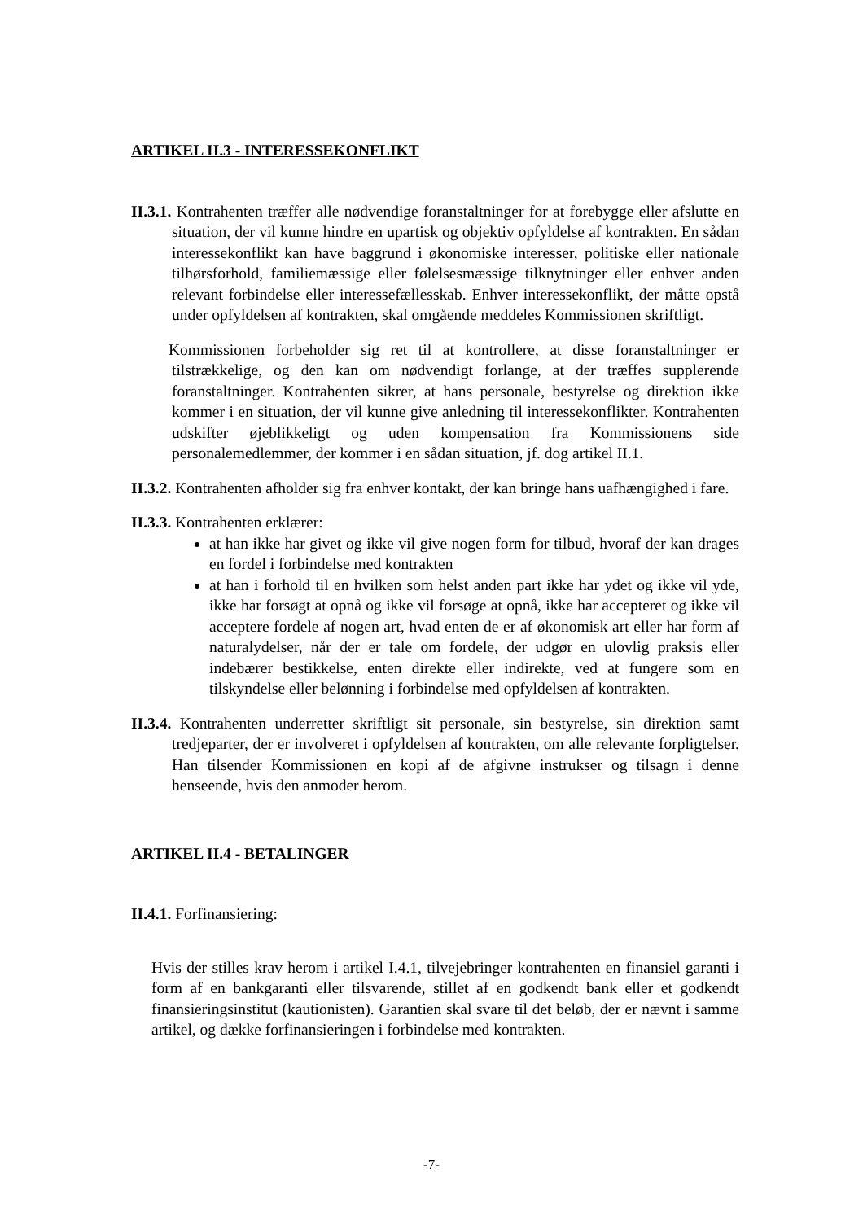ARTIKEL II.3 - INTERESSEKONFLIKT
II.3.1. Kontrahenten træffer alle nødvendige foranstaltninger for at forebygge eller afslutte en situation, der vil kunne hindre en upartisk og objektiv opfyldelse af kontrakten. En sådan interessekonflikt kan have baggrund i økonomiske interesser, politiske eller nationale tilhørsforhold, familiemæssige eller følelsesmæssige tilknytninger eller enhver anden relevant forbindelse eller interessefællesskab. Enhver interessekonflikt, der måtte opstå under opfyldelsen af kontrakten, skal omgående meddeles Kommissionen skriftligt.
Kommissionen forbeholder sig ret til at kontrollere, at disse foranstaltninger er tilstrækkelige, og den kan om nødvendigt forlange, at der træffes supplerende foranstaltninger. Kontrahenten sikrer, at hans personale, bestyrelse og direktion ikke kommer i en situation, der vil kunne give anledning til interessekonflikter. Kontrahenten udskifter øjeblikkeligt og uden kompensation fra Kommissionens side personalemedlemmer, der kommer i en sådan situation, jf. dog artikel II.1.
II.3.2. Kontrahenten afholder sig fra enhver kontakt, der kan bringe hans uafhængighed i fare.
II.3.3. Kontrahenten erklærer:
at han ikke har givet og ikke vil give nogen form for tilbud, hvoraf der kan drages en fordel i forbindelse med kontrakten
at han i forhold til en hvilken som helst anden part ikke har ydet og ikke vil yde, ikke har forsøgt at opnå og ikke vil forsøge at opnå, ikke har accepteret og ikke vil acceptere fordele af nogen art, hvad enten de er af økonomisk art eller har form af naturalydelser, når der er tale om fordele, der udgør en ulovlig praksis eller indebærer bestikkelse, enten direkte eller indirekte, ved at fungere som en tilskyndelse eller belønning i forbindelse med opfyldelsen af kontrakten.
II.3.4. Kontrahenten underretter skriftligt sit personale, sin bestyrelse, sin direktion samt tredjeparter, der er involveret i opfyldelsen af kontrakten, om alle relevante forpligtelser. Han tilsender Kommissionen en kopi af de afgivne instrukser og tilsagn i denne henseende, hvis den anmoder herom.
ARTIKEL II.4 - BETALINGER
II.4.1. Forfinansiering:
Hvis der stilles krav herom i artikel I.4.1, tilvejebringer kontrahenten en finansiel garanti i form af en bankgaranti eller tilsvarende, stillet af en godkendt bank eller et godkendt finansieringsinstitut (kautionisten). Garantien skal svare til det beløb, der er nævnt i samme artikel, og dække forfinansieringen i forbindelse med kontrakten.
-7-